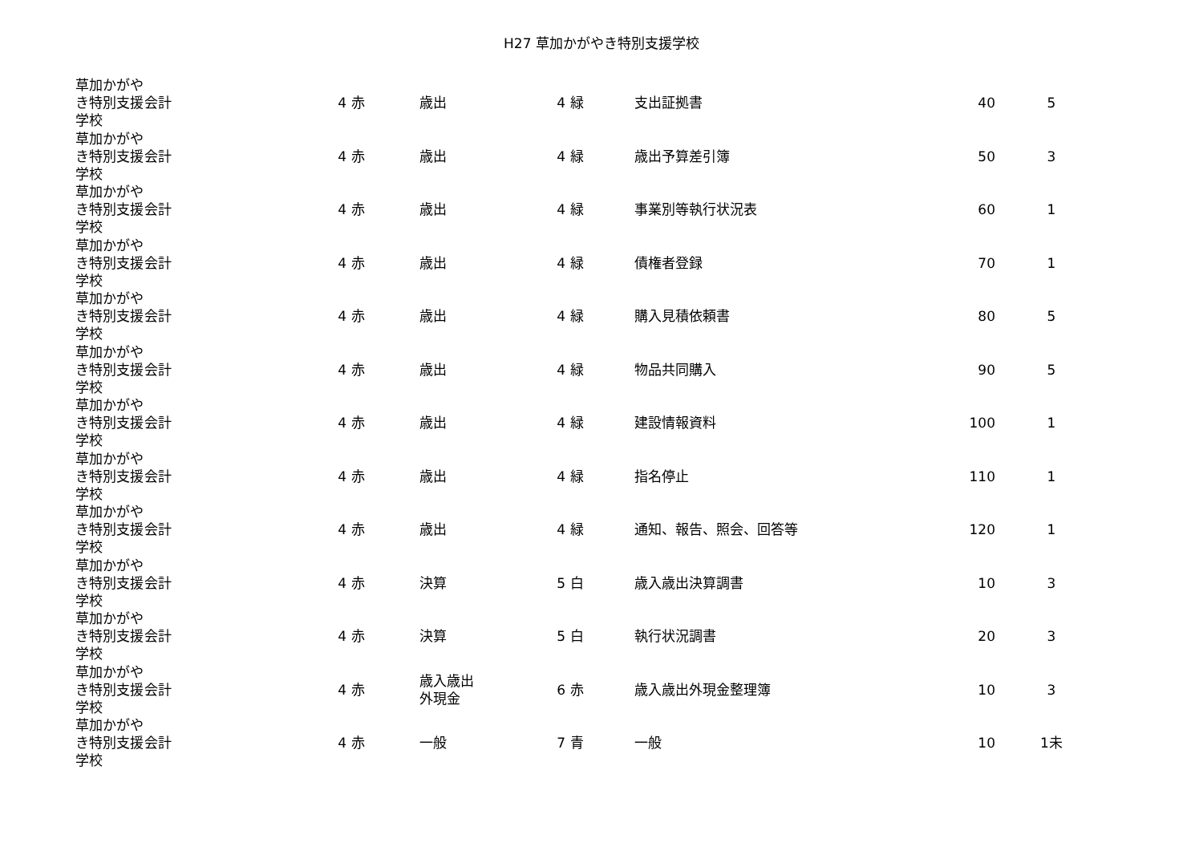H27 草加かがやき特別支援学校
| 草加かがやき特別支援学校 | 会計 | 4 | 赤 | 歳出 | 4 | 緑 | 支出証拠書 | 40 | 5 |
| 草加かがやき特別支援学校 | 会計 | 4 | 赤 | 歳出 | 4 | 緑 | 歳出予算差引簿 | 50 | 3 |
| 草加かがやき特別支援学校 | 会計 | 4 | 赤 | 歳出 | 4 | 緑 | 事業別等執行状況表 | 60 | 1 |
| 草加かがやき特別支援学校 | 会計 | 4 | 赤 | 歳出 | 4 | 緑 | 債権者登録 | 70 | 1 |
| 草加かがやき特別支援学校 | 会計 | 4 | 赤 | 歳出 | 4 | 緑 | 購入見積依頼書 | 80 | 5 |
| 草加かがやき特別支援学校 | 会計 | 4 | 赤 | 歳出 | 4 | 緑 | 物品共同購入 | 90 | 5 |
| 草加かがやき特別支援学校 | 会計 | 4 | 赤 | 歳出 | 4 | 緑 | 建設情報資料 | 100 | 1 |
| 草加かがやき特別支援学校 | 会計 | 4 | 赤 | 歳出 | 4 | 緑 | 指名停止 | 110 | 1 |
| 草加かがやき特別支援学校 | 会計 | 4 | 赤 | 歳出 | 4 | 緑 | 通知、報告、照会、回答等 | 120 | 1 |
| 草加かがやき特別支援学校 | 会計 | 4 | 赤 | 決算 | 5 | 白 | 歳入歳出決算調書 | 10 | 3 |
| 草加かがやき特別支援学校 | 会計 | 4 | 赤 | 決算 | 5 | 白 | 執行状況調書 | 20 | 3 |
| 草加かがやき特別支援学校 | 会計 | 4 | 赤 | 歳入歳出 外現金 | 6 | 赤 | 歳入歳出外現金整理簿 | 10 | 3 |
| 草加かがやき特別支援学校 | 会計 | 4 | 赤 | 一般 | 7 | 青 | 一般 | 10 | 1未 |